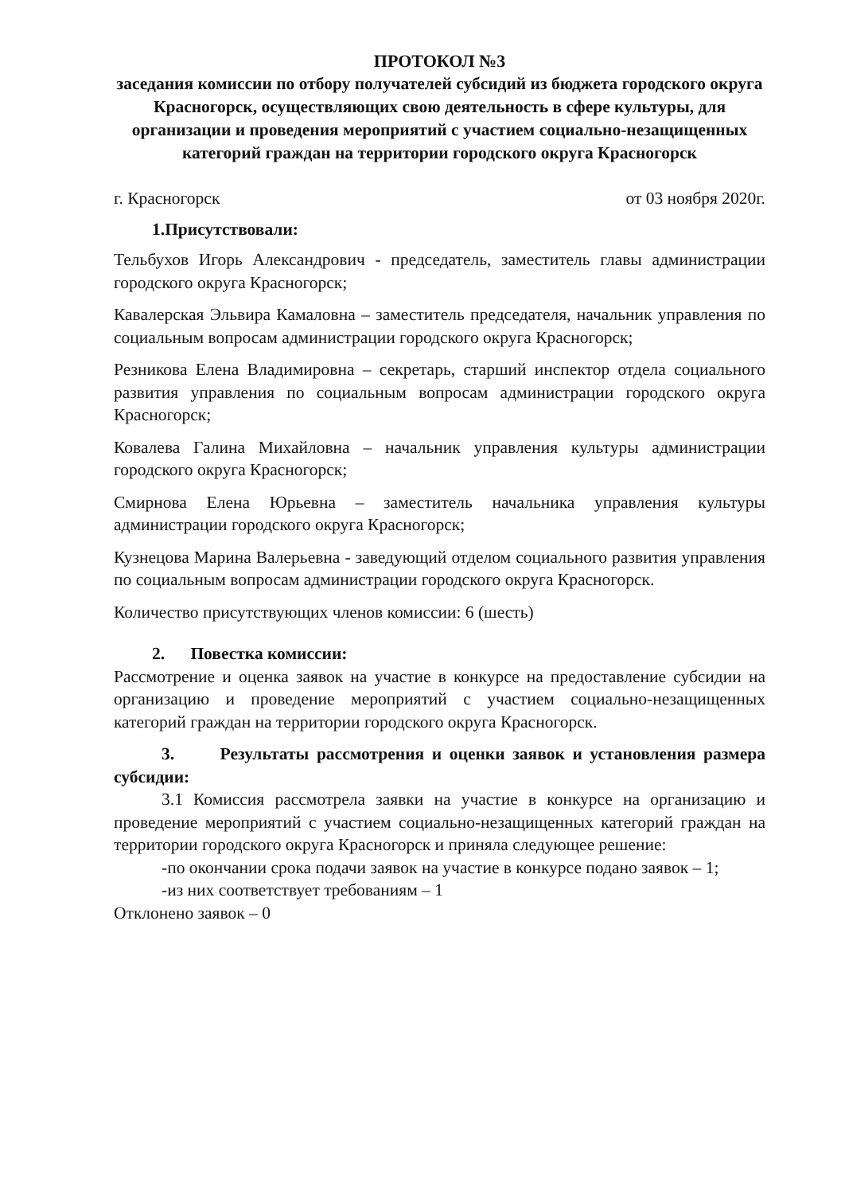ПРОТОКОЛ №3
заседания комиссии по отбору получателей субсидий из бюджета городского округа Красногорск, осуществляющих свою деятельность в сфере культуры, для организации и проведения мероприятий с участием социально-незащищенных категорий граждан на территории городского округа Красногорск
г. Красногорск от 03 ноября 2020г.
1.Присутствовали:
Тельбухов Игорь Александрович - председатель, заместитель главы администрации городского округа Красногорск;
Кавалерская Эльвира Камаловна – заместитель председателя, начальник управления по социальным вопросам администрации городского округа Красногорск;
Резникова Елена Владимировна – секретарь, старший инспектор отдела социального развития управления по социальным вопросам администрации городского округа Красногорск;
Ковалева Галина Михайловна – начальник управления культуры администрации городского округа Красногорск;
Смирнова Елена Юрьевна – заместитель начальника управления культуры администрации городского округа Красногорск;
Кузнецова Марина Валерьевна - заведующий отделом социального развития управления по социальным вопросам администрации городского округа Красногорск.
Количество присутствующих членов комиссии: 6 (шесть)
2. Повестка комиссии:
Рассмотрение и оценка заявок на участие в конкурсе на предоставление субсидии на организацию и проведение мероприятий с участием социально-незащищенных категорий граждан на территории городского округа Красногорск.
3. Результаты рассмотрения и оценки заявок и установления размера субсидии:
3.1 Комиссия рассмотрела заявки на участие в конкурсе на организацию и проведение мероприятий с участием социально-незащищенных категорий граждан на территории городского округа Красногорск и приняла следующее решение:
-по окончании срока подачи заявок на участие в конкурсе подано заявок – 1;
-из них соответствует требованиям – 1
Отклонено заявок – 0